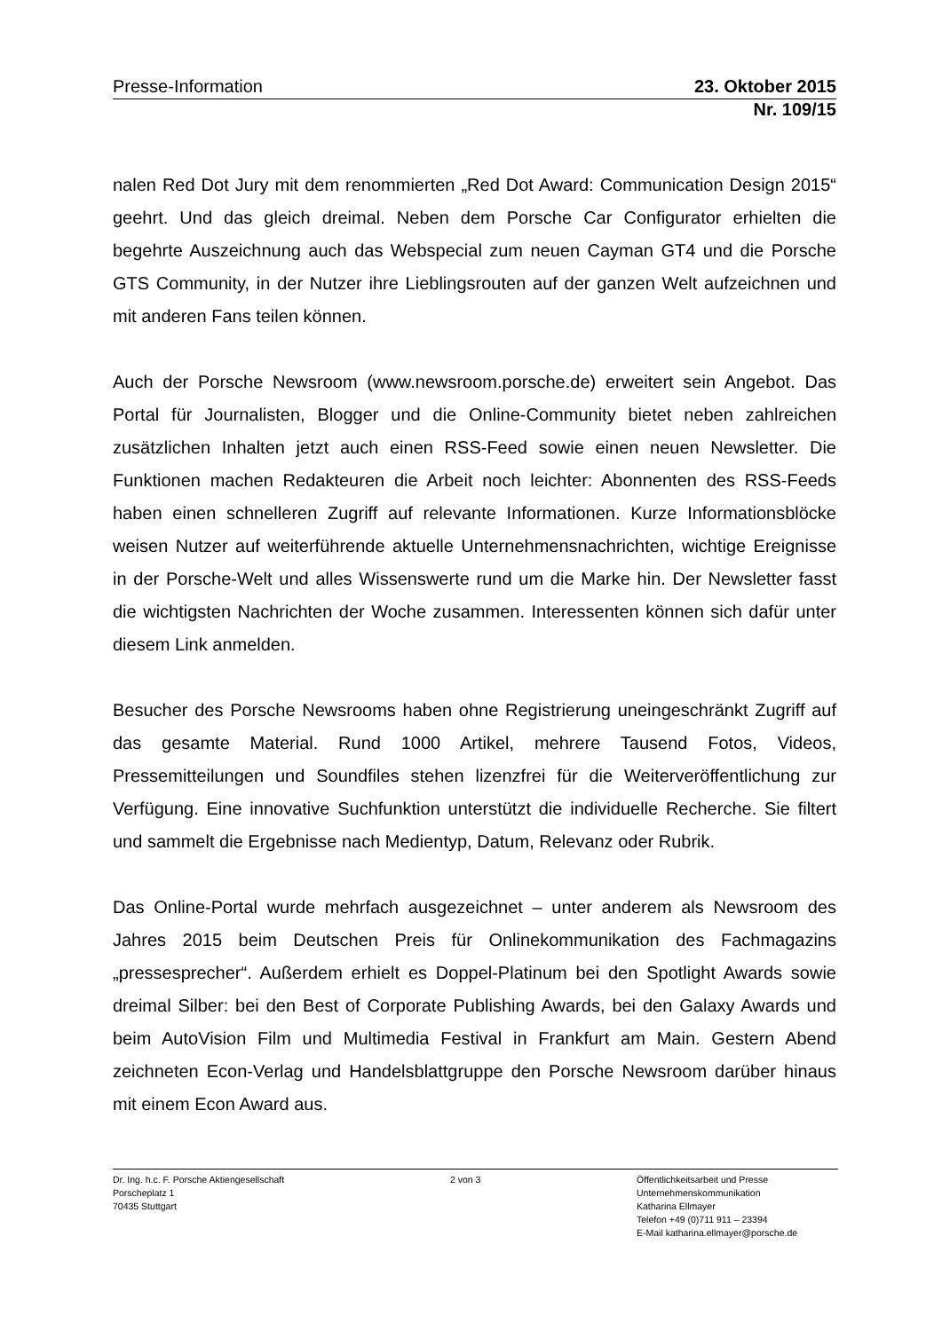Presse-Information 23. Oktober 2015
Nr. 109/15
nalen Red Dot Jury mit dem renommierten „Red Dot Award: Communication Design 2015“ geehrt. Und das gleich dreimal. Neben dem Porsche Car Configurator erhielten die begehrte Auszeichnung auch das Webspecial zum neuen Cayman GT4 und die Porsche GTS Community, in der Nutzer ihre Lieblingsrouten auf der ganzen Welt aufzeichnen und mit anderen Fans teilen können.
Auch der Porsche Newsroom (www.newsroom.porsche.de) erweitert sein Angebot. Das Portal für Journalisten, Blogger und die Online-Community bietet neben zahlreichen zusätzlichen Inhalten jetzt auch einen RSS-Feed sowie einen neuen Newsletter. Die Funktionen machen Redakteuren die Arbeit noch leichter: Abonnenten des RSS-Feeds haben einen schnelleren Zugriff auf relevante Informationen. Kurze Informationsblöcke weisen Nutzer auf weiterführende aktuelle Unternehmensnachrichten, wichtige Ereignisse in der Porsche-Welt und alles Wissenswerte rund um die Marke hin. Der Newsletter fasst die wichtigsten Nachrichten der Woche zusammen. Interessenten können sich dafür unter diesem Link anmelden.
Besucher des Porsche Newsrooms haben ohne Registrierung uneingeschränkt Zugriff auf das gesamte Material. Rund 1000 Artikel, mehrere Tausend Fotos, Videos, Pressemitteilungen und Soundfiles stehen lizenzfrei für die Weiterveröffentlichung zur Verfügung. Eine innovative Suchfunktion unterstützt die individuelle Recherche. Sie filtert und sammelt die Ergebnisse nach Medientyp, Datum, Relevanz oder Rubrik.
Das Online-Portal wurde mehrfach ausgezeichnet – unter anderem als Newsroom des Jahres 2015 beim Deutschen Preis für Onlinekommunikation des Fachmagazins „pressesprecher“. Außerdem erhielt es Doppel-Platinum bei den Spotlight Awards sowie dreimal Silber: bei den Best of Corporate Publishing Awards, bei den Galaxy Awards und beim AutoVision Film und Multimedia Festival in Frankfurt am Main. Gestern Abend zeichneten Econ-Verlag und Handelsblattgruppe den Porsche Newsroom darüber hinaus mit einem Econ Award aus.
Dr. Ing. h.c. F. Porsche Aktiengesellschaft
Porscheplatz 1
70435 Stuttgart
2 von 3 Öffentlichkeitsarbeit und Presse
Unternehmenskommunikation
Katharina Ellmayer
Telefon +49 (0)711 911 – 23394
E-Mail katharina.ellmayer@porsche.de